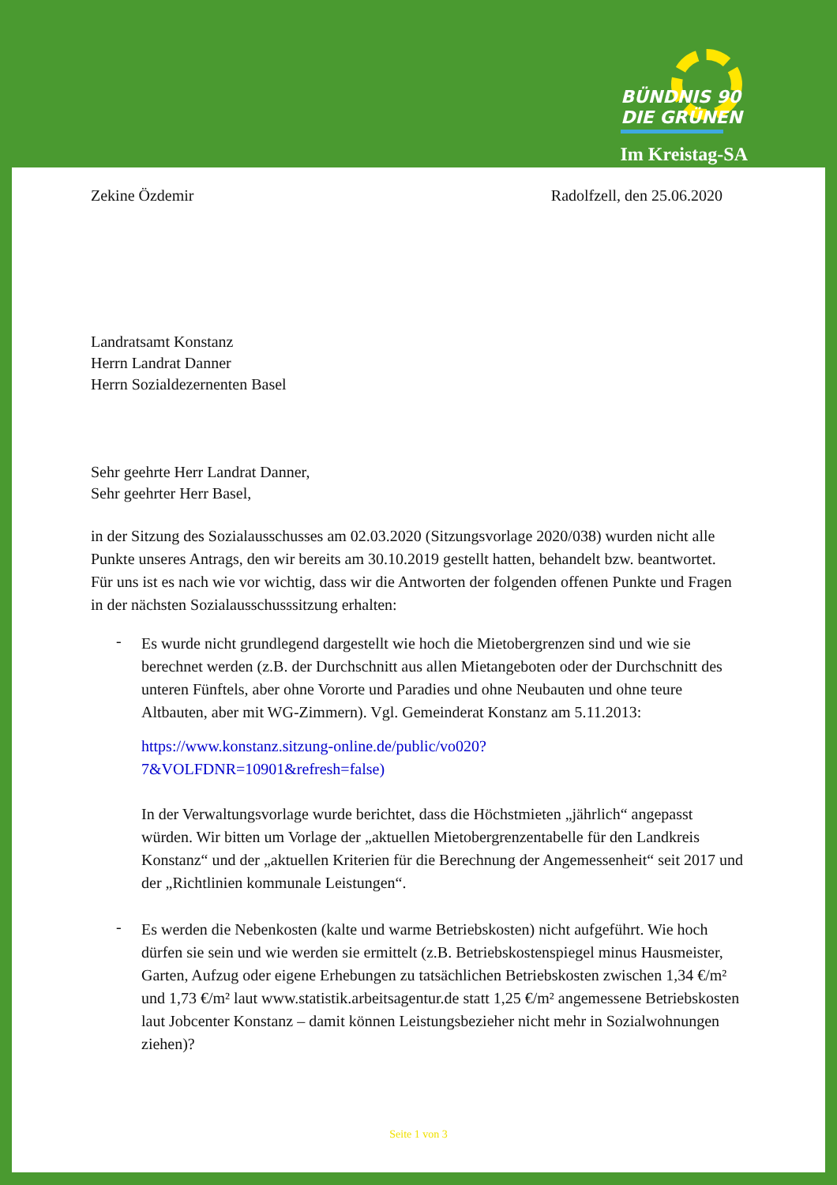BÜNDNIS 90
DIE GRÜNEN
Im Kreistag-SA
Zekine Özdemir Radolfzell, den 25.06.2020
Landratsamt Konstanz
Herrn Landrat Danner
Herrn Sozialdezernenten Basel
Sehr geehrte Herr Landrat Danner,
Sehr geehrter Herr Basel,
in der Sitzung des Sozialausschusses am 02.03.2020 (Sitzungsvorlage 2020/038) wurden nicht alle Punkte unseres Antrags, den wir bereits am 30.10.2019 gestellt hatten, behandelt bzw. beantwortet.
Für uns ist es nach wie vor wichtig, dass wir die Antworten der folgenden offenen Punkte und Fragen in der nächsten Sozialausschusssitzung erhalten:
-
Es wurde nicht grundlegend dargestellt wie hoch die Mietobergrenzen sind und wie sie berechnet werden (z.B. der Durchschnitt aus allen Mietangeboten oder der Durchschnitt des unteren Fünftels, aber ohne Vororte und Paradies und ohne Neubauten und ohne teure Altbauten, aber mit WG-Zimmern). Vgl. Gemeinderat Konstanz am 5.11.2013:
https://www.konstanz.sitzung-online.de/public/vo020?
7&VOLFDNR=10901&refresh=false)
In der Verwaltungsvorlage wurde berichtet, dass die Höchstmieten „jährlich“ angepasst würden. Wir bitten um Vorlage der „aktuellen Mietobergrenzentabelle für den Landkreis Konstanz“ und der „aktuellen Kriterien für die Berechnung der Angemessenheit“ seit 2017 und der „Richtlinien kommunale Leistungen“.
-
Es werden die Nebenkosten (kalte und warme Betriebskosten) nicht aufgeführt. Wie hoch dürfen sie sein und wie werden sie ermittelt (z.B. Betriebskostenspiegel minus Hausmeister, Garten, Aufzug oder eigene Erhebungen zu tatsächlichen Betriebskosten zwischen 1,34 €/m² und 1,73 €/m² laut www.statistik.arbeitsagentur.de statt 1,25 €/m² angemessene Betriebskosten laut Jobcenter Konstanz – damit können Leistungsbezieher nicht mehr in Sozialwohnungen ziehen)?
Seite 1 von 3